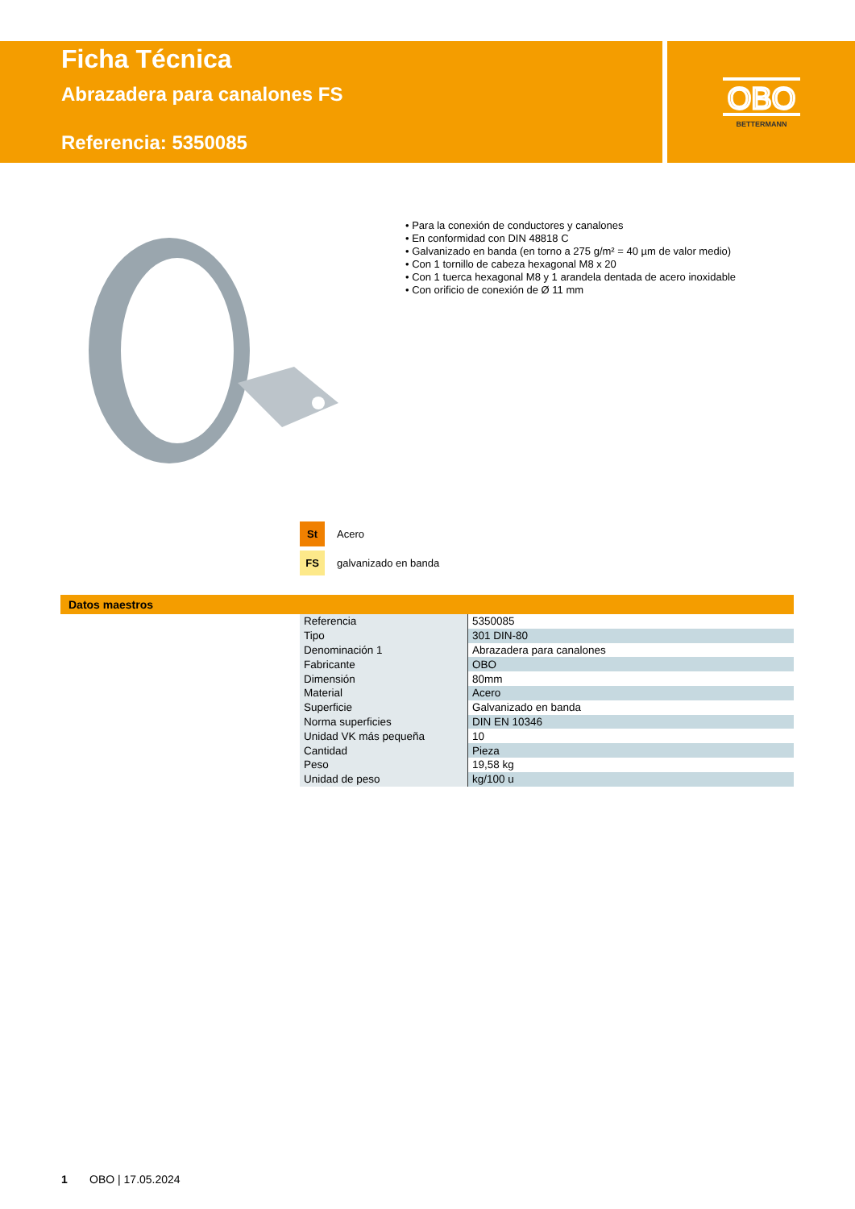Ficha Técnica
Abrazadera para canalones FS
Referencia: 5350085
OBO
BETTERMANN
• Para la conexión de conductores y canalones
• En conformidad con DIN 48818 C
• Galvanizado en banda (en torno a 275 g/m² = 40 µm de valor medio)
• Con 1 tornillo de cabeza hexagonal M8 x 20
• Con 1 tuerca hexagonal M8 y 1 arandela dentada de acero inoxidable
• Con orificio de conexión de Ø 11 mm
St Acero
FS galvanizado en banda
Datos maestros
| Referencia | 5350085 |
| Tipo | 301 DIN-80 |
| Denominación 1 | Abrazadera para canalones |
| Fabricante | OBO |
| Dimensión | 80mm |
| Material | Acero |
| Superficie | Galvanizado en banda |
| Norma superficies | DIN EN 10346 |
| Unidad VK más pequeña | 10 |
| Cantidad | Pieza |
| Peso | 19,58 kg |
| Unidad de peso | kg/100 u |
1 OBO | 17.05.2024